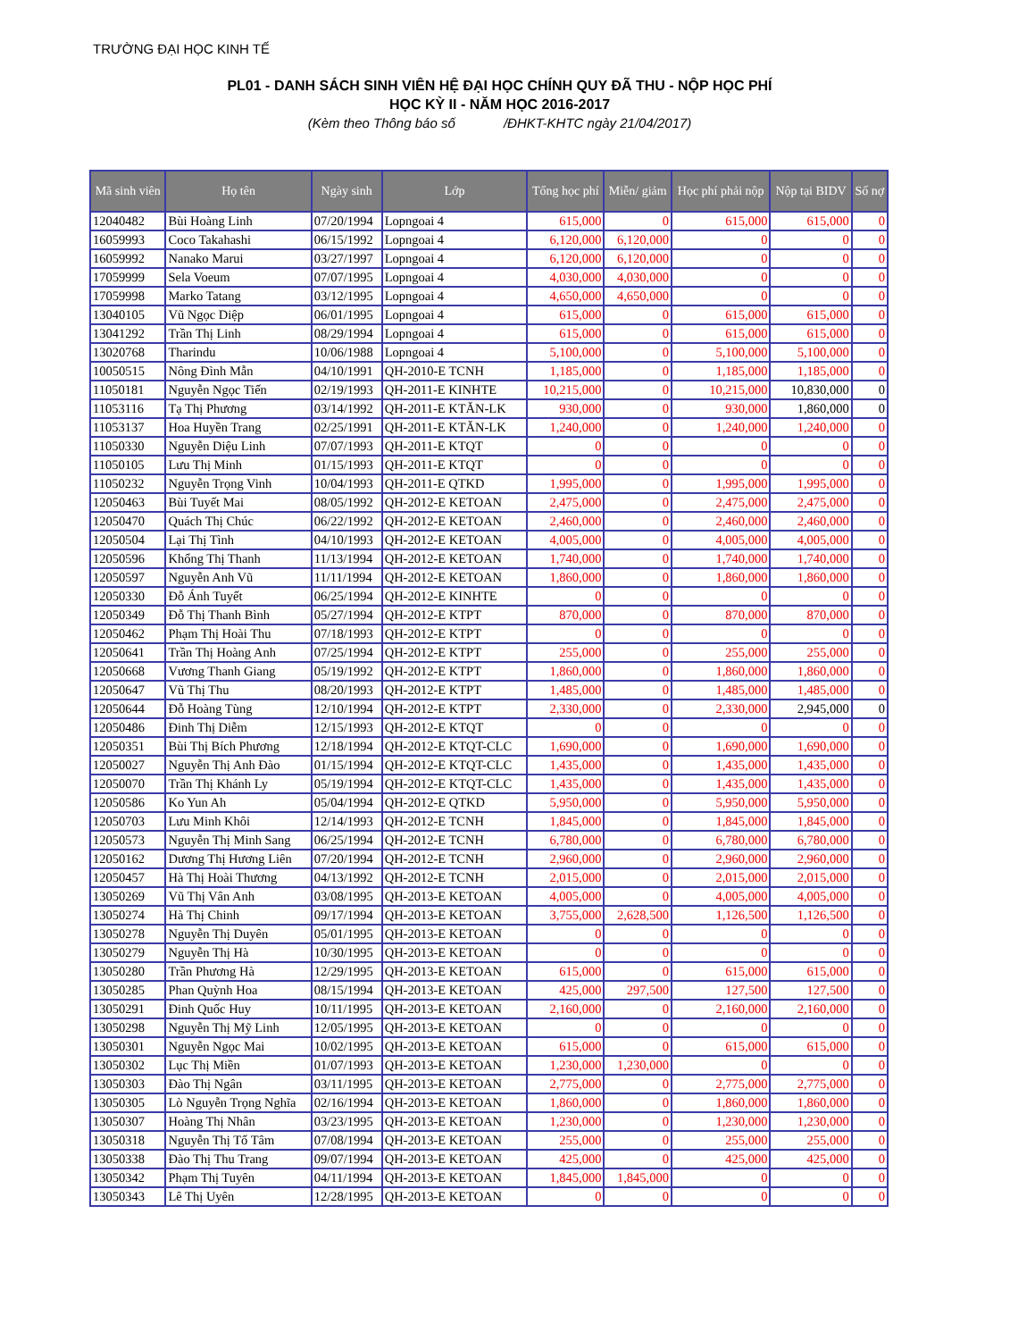TRƯỜNG ĐẠI HỌC KINH TẾ
PL01 - DANH SÁCH SINH VIÊN HỆ ĐẠI HỌC CHÍNH QUY ĐÃ THU - NỘP HỌC PHÍ
HỌC KỲ II - NĂM HỌC 2016-2017
(Kèm theo Thông báo số /ĐHKT-KHTC ngày 21/04/2017)
| Mã sinh viên | Họ tên | Ngày sinh | Lớp | Tổng học phí | Miễn/ giảm | Học phí phải nộp | Nộp tại BIDV | Số nợ |
| --- | --- | --- | --- | --- | --- | --- | --- | --- |
| 12040482 | Bùi Hoàng Linh | 07/20/1994 | Lopngoai 4 | 615,000 | 0 | 615,000 | 615,000 | 0 |
| 16059993 | Coco Takahashi | 06/15/1992 | Lopngoai 4 | 6,120,000 | 6,120,000 | 0 | 0 | 0 |
| 16059992 | Nanako Marui | 03/27/1997 | Lopngoai 4 | 6,120,000 | 6,120,000 | 0 | 0 | 0 |
| 17059999 | Sela Voeum | 07/07/1995 | Lopngoai 4 | 4,030,000 | 4,030,000 | 0 | 0 | 0 |
| 17059998 | Marko Tatang | 03/12/1995 | Lopngoai 4 | 4,650,000 | 4,650,000 | 0 | 0 | 0 |
| 13040105 | Vũ Ngọc Diệp | 06/01/1995 | Lopngoai 4 | 615,000 | 0 | 615,000 | 615,000 | 0 |
| 13041292 | Trần Thị Linh | 08/29/1994 | Lopngoai 4 | 615,000 | 0 | 615,000 | 615,000 | 0 |
| 13020768 | Tharindu | 10/06/1988 | Lopngoai 4 | 5,100,000 | 0 | 5,100,000 | 5,100,000 | 0 |
| 10050515 | Nông Đình Mẫn | 04/10/1991 | QH-2010-E TCNH | 1,185,000 | 0 | 1,185,000 | 1,185,000 | 0 |
| 11050181 | Nguyễn Ngọc Tiến | 02/19/1993 | QH-2011-E KINHTE | 10,215,000 | 0 | 10,215,000 | 10,830,000 | 0 |
| 11053116 | Tạ Thị Phương | 03/14/1992 | QH-2011-E KTĂN-LK | 930,000 | 0 | 930,000 | 1,860,000 | 0 |
| 11053137 | Hoa Huyền Trang | 02/25/1991 | QH-2011-E KTĂN-LK | 1,240,000 | 0 | 1,240,000 | 1,240,000 | 0 |
| 11050330 | Nguyễn Diệu Linh | 07/07/1993 | QH-2011-E KTQT | 0 | 0 | 0 | 0 | 0 |
| 11050105 | Lưu Thị Minh | 01/15/1993 | QH-2011-E KTQT | 0 | 0 | 0 | 0 | 0 |
| 11050232 | Nguyễn Trọng Vinh | 10/04/1993 | QH-2011-E QTKD | 1,995,000 | 0 | 1,995,000 | 1,995,000 | 0 |
| 12050463 | Bùi Tuyết Mai | 08/05/1992 | QH-2012-E KETOAN | 2,475,000 | 0 | 2,475,000 | 2,475,000 | 0 |
| 12050470 | Quách Thị Chúc | 06/22/1992 | QH-2012-E KETOAN | 2,460,000 | 0 | 2,460,000 | 2,460,000 | 0 |
| 12050504 | Lại Thị Tình | 04/10/1993 | QH-2012-E KETOAN | 4,005,000 | 0 | 4,005,000 | 4,005,000 | 0 |
| 12050596 | Khổng Thị Thanh | 11/13/1994 | QH-2012-E KETOAN | 1,740,000 | 0 | 1,740,000 | 1,740,000 | 0 |
| 12050597 | Nguyễn Anh Vũ | 11/11/1994 | QH-2012-E KETOAN | 1,860,000 | 0 | 1,860,000 | 1,860,000 | 0 |
| 12050330 | Đỗ Ánh Tuyết | 06/25/1994 | QH-2012-E KINHTE | 0 | 0 | 0 | 0 | 0 |
| 12050349 | Đỗ Thị Thanh Bình | 05/27/1994 | QH-2012-E KTPT | 870,000 | 0 | 870,000 | 870,000 | 0 |
| 12050462 | Phạm Thị Hoài Thu | 07/18/1993 | QH-2012-E KTPT | 0 | 0 | 0 | 0 | 0 |
| 12050641 | Trần Thị Hoàng Anh | 07/25/1994 | QH-2012-E KTPT | 255,000 | 0 | 255,000 | 255,000 | 0 |
| 12050668 | Vương Thanh Giang | 05/19/1992 | QH-2012-E KTPT | 1,860,000 | 0 | 1,860,000 | 1,860,000 | 0 |
| 12050647 | Vũ Thị Thu | 08/20/1993 | QH-2012-E KTPT | 1,485,000 | 0 | 1,485,000 | 1,485,000 | 0 |
| 12050644 | Đỗ Hoàng Tùng | 12/10/1994 | QH-2012-E KTPT | 2,330,000 | 0 | 2,330,000 | 2,945,000 | 0 |
| 12050486 | Đinh Thị Diễm | 12/15/1993 | QH-2012-E KTQT | 0 | 0 | 0 | 0 | 0 |
| 12050351 | Bùi Thị Bích Phương | 12/18/1994 | QH-2012-E KTQT-CLC | 1,690,000 | 0 | 1,690,000 | 1,690,000 | 0 |
| 12050027 | Nguyễn Thị Anh Đào | 01/15/1994 | QH-2012-E KTQT-CLC | 1,435,000 | 0 | 1,435,000 | 1,435,000 | 0 |
| 12050070 | Trần Thị Khánh Ly | 05/19/1994 | QH-2012-E KTQT-CLC | 1,435,000 | 0 | 1,435,000 | 1,435,000 | 0 |
| 12050586 | Ko Yun Ah | 05/04/1994 | QH-2012-E QTKD | 5,950,000 | 0 | 5,950,000 | 5,950,000 | 0 |
| 12050703 | Lưu Minh Khôi | 12/14/1993 | QH-2012-E TCNH | 1,845,000 | 0 | 1,845,000 | 1,845,000 | 0 |
| 12050573 | Nguyễn Thị Minh Sang | 06/25/1994 | QH-2012-E TCNH | 6,780,000 | 0 | 6,780,000 | 6,780,000 | 0 |
| 12050162 | Dương Thị Hương Liên | 07/20/1994 | QH-2012-E TCNH | 2,960,000 | 0 | 2,960,000 | 2,960,000 | 0 |
| 12050457 | Hà Thị Hoài Thương | 04/13/1992 | QH-2012-E TCNH | 2,015,000 | 0 | 2,015,000 | 2,015,000 | 0 |
| 13050269 | Vũ Thị Vân Anh | 03/08/1995 | QH-2013-E KETOAN | 4,005,000 | 0 | 4,005,000 | 4,005,000 | 0 |
| 13050274 | Hà Thị Chinh | 09/17/1994 | QH-2013-E KETOAN | 3,755,000 | 2,628,500 | 1,126,500 | 1,126,500 | 0 |
| 13050278 | Nguyễn Thị Duyên | 05/01/1995 | QH-2013-E KETOAN | 0 | 0 | 0 | 0 | 0 |
| 13050279 | Nguyễn Thị Hà | 10/30/1995 | QH-2013-E KETOAN | 0 | 0 | 0 | 0 | 0 |
| 13050280 | Trần Phương Hà | 12/29/1995 | QH-2013-E KETOAN | 615,000 | 0 | 615,000 | 615,000 | 0 |
| 13050285 | Phan Quỳnh Hoa | 08/15/1994 | QH-2013-E KETOAN | 425,000 | 297,500 | 127,500 | 127,500 | 0 |
| 13050291 | Đinh Quốc Huy | 10/11/1995 | QH-2013-E KETOAN | 2,160,000 | 0 | 2,160,000 | 2,160,000 | 0 |
| 13050298 | Nguyễn Thị Mỹ Linh | 12/05/1995 | QH-2013-E KETOAN | 0 | 0 | 0 | 0 | 0 |
| 13050301 | Nguyễn Ngọc Mai | 10/02/1995 | QH-2013-E KETOAN | 615,000 | 0 | 615,000 | 615,000 | 0 |
| 13050302 | Lục Thị Miền | 01/07/1993 | QH-2013-E KETOAN | 1,230,000 | 1,230,000 | 0 | 0 | 0 |
| 13050303 | Đào Thị Ngân | 03/11/1995 | QH-2013-E KETOAN | 2,775,000 | 0 | 2,775,000 | 2,775,000 | 0 |
| 13050305 | Lò Nguyễn Trọng Nghĩa | 02/16/1994 | QH-2013-E KETOAN | 1,860,000 | 0 | 1,860,000 | 1,860,000 | 0 |
| 13050307 | Hoàng Thị Nhân | 03/23/1995 | QH-2013-E KETOAN | 1,230,000 | 0 | 1,230,000 | 1,230,000 | 0 |
| 13050318 | Nguyễn Thị Tố Tâm | 07/08/1994 | QH-2013-E KETOAN | 255,000 | 0 | 255,000 | 255,000 | 0 |
| 13050338 | Đào Thị Thu Trang | 09/07/1994 | QH-2013-E KETOAN | 425,000 | 0 | 425,000 | 425,000 | 0 |
| 13050342 | Phạm Thị Tuyên | 04/11/1994 | QH-2013-E KETOAN | 1,845,000 | 1,845,000 | 0 | 0 | 0 |
| 13050343 | Lê Thị Uyên | 12/28/1995 | QH-2013-E KETOAN | 0 | 0 | 0 | 0 | 0 |